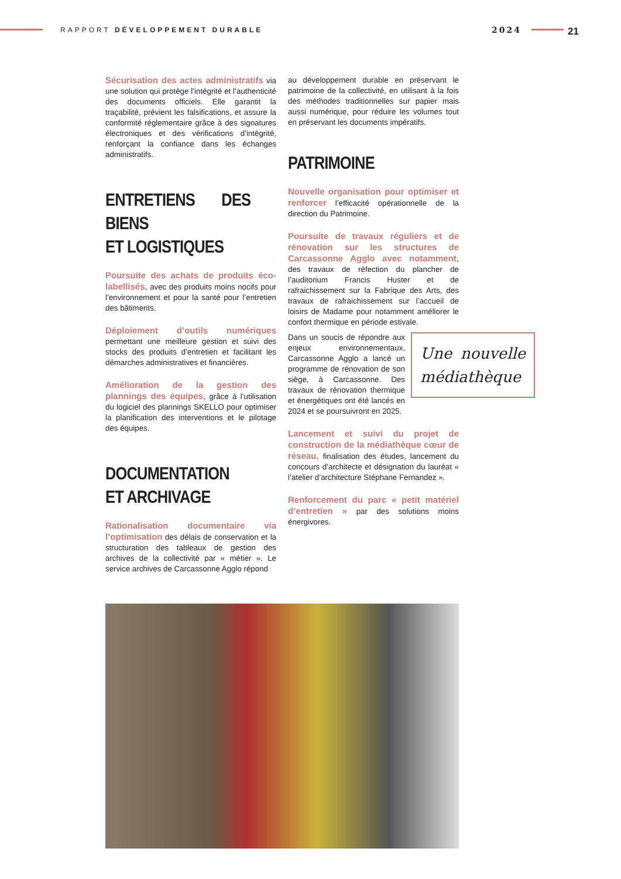RAPPORT DÉVELOPPEMENT DURABLE 2024 21
Sécurisation des actes administratifs via une solution qui protège l’intégrité et l’authenticité des documents officiels. Elle garantit la traçabilité, prévient les falsifications, et assure la conformité réglementaire grâce à des signatures électroniques et des vérifications d’intégrité, renforçant la confiance dans les échanges administratifs.
ENTRETIENS DES BIENS
ET LOGISTIQUES
Poursuite des achats de produits éco-labellisés, avec des produits moins nocifs pour l’environnement et pour la santé pour l’entretien des bâtiments.
Déploiement d’outils numériques permettant une meilleure gestion et suivi des stocks des produits d’entretien et facilitant les démarches administratives et financières.
Amélioration de la gestion des plannings des équipes, grâce à l’utilisation du logiciel des plannings SKELLO pour optimiser la planification des interventions et le pilotage des équipes.
DOCUMENTATION
ET ARCHIVAGE
Rationalisation documentaire via l’optimisation des délais de conservation et la structuration des tableaux de gestion des archives de la collectivité par « métier ». Le service archives de Carcassonne Agglo répond
au développement durable en préservant le patrimoine de la collectivité, en utilisant à la fois des méthodes traditionnelles sur papier mais aussi numérique, pour réduire les volumes tout en préservant les documents impératifs.
PATRIMOINE
Nouvelle organisation pour optimiser et renforcer l’efficacité opérationnelle de la direction du Patrimoine.
Poursuite de travaux réguliers et de rénovation sur les structures de Carcassonne Agglo avec notamment, des travaux de réfection du plancher de l’auditorium Francis Huster et de rafraichissement sur la Fabrique des Arts, des travaux de rafraichissement sur l’accueil de loisirs de Madame pour notamment améliorer le confort thermique en période estivale.
Une nouvelle médiathèque
Dans un soucis de répondre aux enjeux environnementaux, Carcassonne Agglo a lancé un programme de rénovation de son siège, à Carcassonne. Des travaux de rénovation thermique et énergétiques ont été lancés en 2024 et se poursuivront en 2025.
Lancement et suivi du projet de construction de la médiathèque cœur de réseau, finalisation des études, lancement du concours d’architecte et désignation du lauréat « l’atelier d’architecture Stéphane Fernandez ».
Renforcement du parc « petit matériel d’entretien » par des solutions moins énergivores.